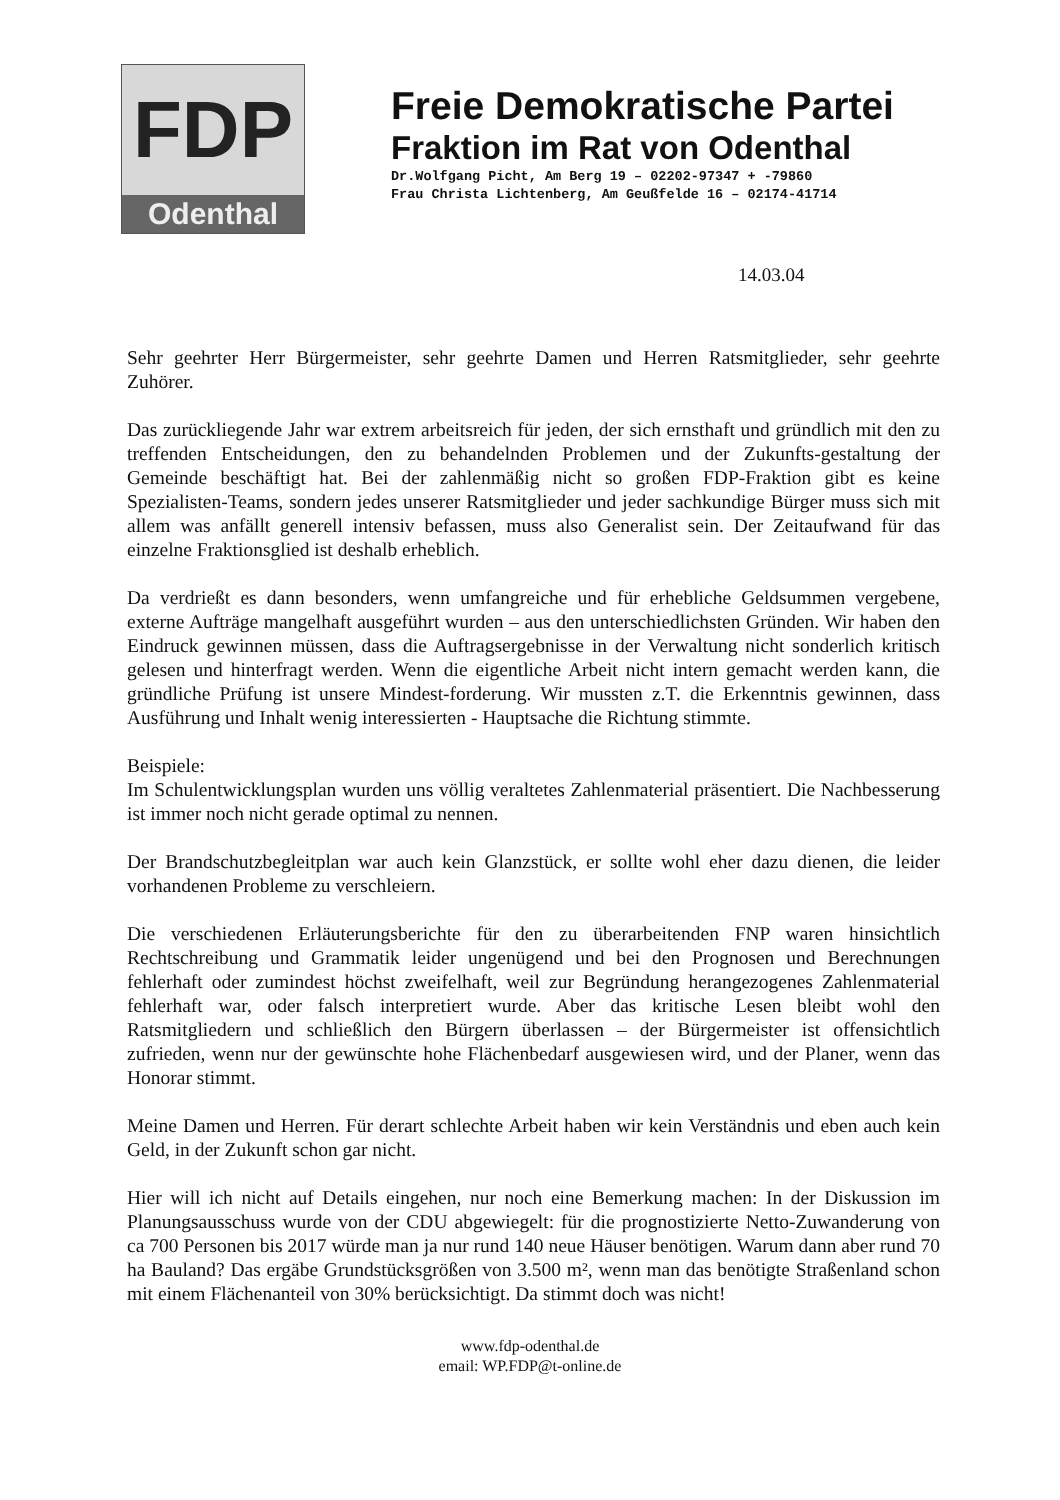FDP
Odenthal
Freie Demokratische Partei
Fraktion im Rat von Odenthal
Dr.Wolfgang Picht, Am Berg 19 – 02202-97347 + -79860
Frau Christa Lichtenberg, Am Geußfelde 16 – 02174-41714
14.03.04
Sehr geehrter Herr Bürgermeister, sehr geehrte Damen und Herren Ratsmitglieder, sehr geehrte Zuhörer.
Das zurückliegende Jahr war extrem arbeitsreich für jeden, der sich ernsthaft und gründlich mit den zu treffenden Entscheidungen, den zu behandelnden Problemen und der Zukunfts-gestaltung der Gemeinde beschäftigt hat. Bei der zahlenmäßig nicht so großen FDP-Fraktion gibt es keine Spezialisten-Teams, sondern jedes unserer Ratsmitglieder und jeder sachkundige Bürger muss sich mit allem was anfällt generell intensiv befassen, muss also Generalist sein. Der Zeitaufwand für das einzelne Fraktionsglied ist deshalb erheblich.
Da verdrießt es dann besonders, wenn umfangreiche und für erhebliche Geldsummen vergebene, externe Aufträge mangelhaft ausgeführt wurden – aus den unterschiedlichsten Gründen. Wir haben den Eindruck gewinnen müssen, dass die Auftragsergebnisse in der Verwaltung nicht sonderlich kritisch gelesen und hinterfragt werden. Wenn die eigentliche Arbeit nicht intern gemacht werden kann, die gründliche Prüfung ist unsere Mindest-forderung. Wir mussten z.T. die Erkenntnis gewinnen, dass Ausführung und Inhalt wenig interessierten - Hauptsache die Richtung stimmte.
Beispiele:
Im Schulentwicklungsplan wurden uns völlig veraltetes Zahlenmaterial präsentiert. Die Nachbesserung ist immer noch nicht gerade optimal zu nennen.
Der Brandschutzbegleitplan war auch kein Glanzstück, er sollte wohl eher dazu dienen, die leider vorhandenen Probleme zu verschleiern.
Die verschiedenen Erläuterungsberichte für den zu überarbeitenden FNP waren hinsichtlich Rechtschreibung und Grammatik leider ungenügend und bei den Prognosen und Berechnungen fehlerhaft oder zumindest höchst zweifelhaft, weil zur Begründung herangezogenes Zahlenmaterial fehlerhaft war, oder falsch interpretiert wurde. Aber das kritische Lesen bleibt wohl den Ratsmitgliedern und schließlich den Bürgern überlassen – der Bürgermeister ist offensichtlich zufrieden, wenn nur der gewünschte hohe Flächenbedarf ausgewiesen wird, und der Planer, wenn das Honorar stimmt.
Meine Damen und Herren. Für derart schlechte Arbeit haben wir kein Verständnis und eben auch kein Geld, in der Zukunft schon gar nicht.
Hier will ich nicht auf Details eingehen, nur noch eine Bemerkung machen: In der Diskussion im Planungsausschuss wurde von der CDU abgewiegelt: für die prognostizierte Netto-Zuwanderung von ca 700 Personen bis 2017 würde man ja nur rund 140 neue Häuser benötigen. Warum dann aber rund 70 ha Bauland? Das ergäbe Grundstücksgrößen von 3.500 m², wenn man das benötigte Straßenland schon mit einem Flächenanteil von 30% berücksichtigt. Da stimmt doch was nicht!
www.fdp-odenthal.de
email: WP.FDP@t-online.de